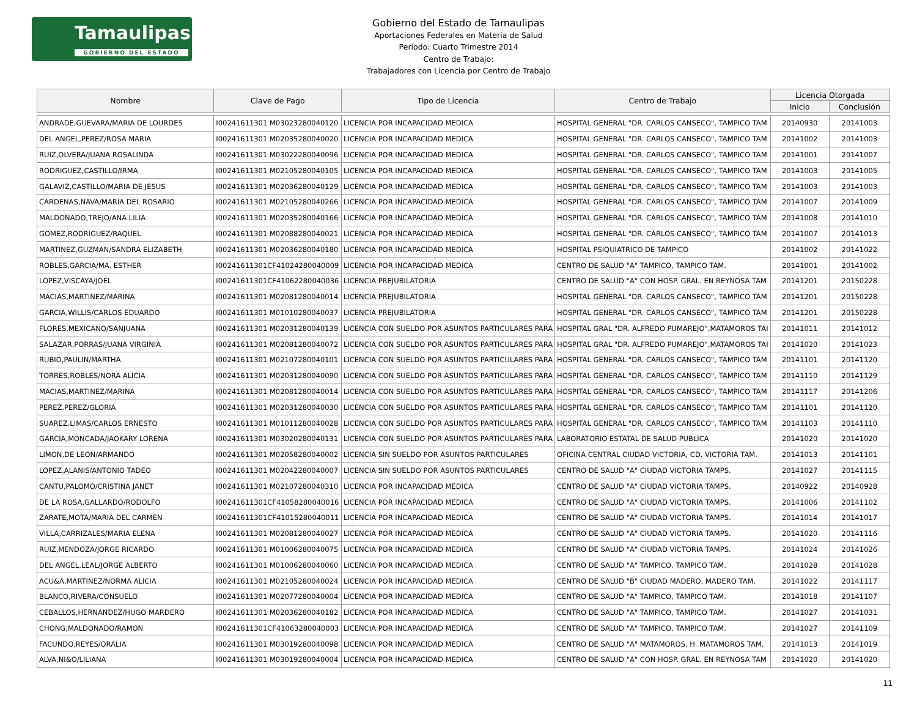Tamaulipas
GOBIERNO DEL ESTADO
Gobierno del Estado de Tamaulipas
Aportaciones Federales en Materia de Salud
Periodo: Cuarto Trimestre 2014
Centro de Trabajo:
Trabajadores con Licencia por Centro de Trabajo
| Nombre | Clave de Pago | Tipo de Licencia | Centro de Trabajo | Licencia Otorgada | |
| --- | --- | --- | --- | --- | --- |
| | | | | Inicio | Conclusión |
| ANDRADE,GUEVARA/MARIA DE LOURDES | I00241611301 M03023280040120 | LICENCIA POR INCAPACIDAD MEDICA | HOSPITAL GENERAL "DR. CARLOS CANSECO", TAMPICO TAM | 20140930 | 20141003 |
| DEL ANGEL,PEREZ/ROSA MARIA | I00241611301 M02035280040020 | LICENCIA POR INCAPACIDAD MEDICA | HOSPITAL GENERAL "DR. CARLOS CANSECO", TAMPICO TAM | 20141002 | 20141003 |
| RUIZ,OLVERA/JUANA ROSALINDA | I00241611301 M03022280040096 | LICENCIA POR INCAPACIDAD MEDICA | HOSPITAL GENERAL "DR. CARLOS CANSECO", TAMPICO TAM | 20141001 | 20141007 |
| RODRIGUEZ,CASTILLO/IRMA | I00241611301 M02105280040105 | LICENCIA POR INCAPACIDAD MEDICA | HOSPITAL GENERAL "DR. CARLOS CANSECO", TAMPICO TAM | 20141003 | 20141005 |
| GALAVIZ,CASTILLO/MARIA DE JESUS | I00241611301 M02036280040129 | LICENCIA POR INCAPACIDAD MEDICA | HOSPITAL GENERAL "DR. CARLOS CANSECO", TAMPICO TAM | 20141003 | 20141003 |
| CARDENAS,NAVA/MARIA DEL ROSARIO | I00241611301 M02105280040266 | LICENCIA POR INCAPACIDAD MEDICA | HOSPITAL GENERAL "DR. CARLOS CANSECO", TAMPICO TAM | 20141007 | 20141009 |
| MALDONADO,TREJO/ANA LILIA | I00241611301 M02035280040166 | LICENCIA POR INCAPACIDAD MEDICA | HOSPITAL GENERAL "DR. CARLOS CANSECO", TAMPICO TAM | 20141008 | 20141010 |
| GOMEZ,RODRIGUEZ/RAQUEL | I00241611301 M02088280040021 | LICENCIA POR INCAPACIDAD MEDICA | HOSPITAL GENERAL "DR. CARLOS CANSECO", TAMPICO TAM | 20141007 | 20141013 |
| MARTINEZ,GUZMAN/SANDRA ELIZABETH | I00241611301 M02036280040180 | LICENCIA POR INCAPACIDAD MEDICA | HOSPITAL PSIQUIATRICO DE TAMPICO | 20141002 | 20141022 |
| ROBLES,GARCIA/MA. ESTHER | I00241611301CF41024280040009 | LICENCIA POR INCAPACIDAD MEDICA | CENTRO DE SALUD "A" TAMPICO, TAMPICO TAM. | 20141001 | 20141002 |
| LOPEZ,VISCAYA/JOEL | I00241611301CF41062280040036 | LICENCIA PREJUBILATORIA | CENTRO DE SALUD "A" CON HOSP. GRAL. EN REYNOSA TAM | 20141201 | 20150228 |
| MACIAS,MARTINEZ/MARINA | I00241611301 M02081280040014 | LICENCIA PREJUBILATORIA | HOSPITAL GENERAL "DR. CARLOS CANSECO", TAMPICO TAM | 20141201 | 20150228 |
| GARCIA,WILLIS/CARLOS EDUARDO | I00241611301 M01010280040037 | LICENCIA PREJUBILATORIA | HOSPITAL GENERAL "DR. CARLOS CANSECO", TAMPICO TAM | 20141201 | 20150228 |
| FLORES,MEXICANO/SANJUANA | I00241611301 M02031280040139 | LICENCIA CON SUELDO POR ASUNTOS PARTICULARES PARA | HOSPITAL GRAL "DR. ALFREDO PUMAREJO",MATAMOROS TAI | 20141011 | 20141012 |
| SALAZAR,PORRAS/JUANA VIRGINIA | I00241611301 M02081280040072 | LICENCIA CON SUELDO POR ASUNTOS PARTICULARES PARA | HOSPITAL GRAL "DR. ALFREDO PUMAREJO",MATAMOROS TAI | 20141020 | 20141023 |
| RUBIO,PAULIN/MARTHA | I00241611301 M02107280040101 | LICENCIA CON SUELDO POR ASUNTOS PARTICULARES PARA | HOSPITAL GENERAL "DR. CARLOS CANSECO", TAMPICO TAM | 20141101 | 20141120 |
| TORRES,ROBLES/NORA ALICIA | I00241611301 M02031280040090 | LICENCIA CON SUELDO POR ASUNTOS PARTICULARES PARA | HOSPITAL GENERAL "DR. CARLOS CANSECO", TAMPICO TAM | 20141110 | 20141129 |
| MACIAS,MARTINEZ/MARINA | I00241611301 M02081280040014 | LICENCIA CON SUELDO POR ASUNTOS PARTICULARES PARA | HOSPITAL GENERAL "DR. CARLOS CANSECO", TAMPICO TAM | 20141117 | 20141206 |
| PEREZ,PEREZ/GLORIA | I00241611301 M02031280040030 | LICENCIA CON SUELDO POR ASUNTOS PARTICULARES PARA | HOSPITAL GENERAL "DR. CARLOS CANSECO", TAMPICO TAM | 20141101 | 20141120 |
| SUAREZ,LIMAS/CARLOS ERNESTO | I00241611301 M01011280040028 | LICENCIA CON SUELDO POR ASUNTOS PARTICULARES PARA | HOSPITAL GENERAL "DR. CARLOS CANSECO", TAMPICO TAM | 20141103 | 20141110 |
| GARCIA,MONCADA/JAOKARY LORENA | I00241611301 M03020280040131 | LICENCIA CON SUELDO POR ASUNTOS PARTICULARES PARA | LABORATORIO ESTATAL DE SALUD PUBLICA | 20141020 | 20141020 |
| LIMON,DE LEON/ARMANDO | I00241611301 M02058280040002 | LICENCIA SIN SUELDO POR ASUNTOS PARTICULARES | OFICINA CENTRAL CIUDAD VICTORIA, CD. VICTORIA TAM. | 20141013 | 20141101 |
| LOPEZ,ALANIS/ANTONIO TADEO | I00241611301 M02042280040007 | LICENCIA SIN SUELDO POR ASUNTOS PARTICULARES | CENTRO DE SALUD "A" CIUDAD VICTORIA TAMPS. | 20141027 | 20141115 |
| CANTU,PALOMO/CRISTINA JANET | I00241611301 M02107280040310 | LICENCIA POR INCAPACIDAD MEDICA | CENTRO DE SALUD "A" CIUDAD VICTORIA TAMPS. | 20140922 | 20140928 |
| DE LA ROSA,GALLARDO/RODOLFO | I00241611301CF41058280040016 | LICENCIA POR INCAPACIDAD MEDICA | CENTRO DE SALUD "A" CIUDAD VICTORIA TAMPS. | 20141006 | 20141102 |
| ZARATE,MOTA/MARIA DEL CARMEN | I00241611301CF41015280040011 | LICENCIA POR INCAPACIDAD MEDICA | CENTRO DE SALUD "A" CIUDAD VICTORIA TAMPS. | 20141014 | 20141017 |
| VILLA,CARRIZALES/MARIA ELENA | I00241611301 M02081280040027 | LICENCIA POR INCAPACIDAD MEDICA | CENTRO DE SALUD "A" CIUDAD VICTORIA TAMPS. | 20141020 | 20141116 |
| RUIZ,MENDOZA/JORGE RICARDO | I00241611301 M01006280040075 | LICENCIA POR INCAPACIDAD MEDICA | CENTRO DE SALUD "A" CIUDAD VICTORIA TAMPS. | 20141024 | 20141026 |
| DEL ANGEL,LEAL/JORGE ALBERTO | I00241611301 M01006280040060 | LICENCIA POR INCAPACIDAD MEDICA | CENTRO DE SALUD "A" TAMPICO, TAMPICO TAM. | 20141028 | 20141028 |
| ACU&A,MARTINEZ/NORMA ALICIA | I00241611301 M02105280040024 | LICENCIA POR INCAPACIDAD MEDICA | CENTRO DE SALUD "B" CIUDAD MADERO, MADERO TAM. | 20141022 | 20141117 |
| BLANCO,RIVERA/CONSUELO | I00241611301 M02077280040004 | LICENCIA POR INCAPACIDAD MEDICA | CENTRO DE SALUD "A" TAMPICO, TAMPICO TAM. | 20141018 | 20141107 |
| CEBALLOS,HERNANDEZ/HUGO MARDERO | I00241611301 M02036280040182 | LICENCIA POR INCAPACIDAD MEDICA | CENTRO DE SALUD "A" TAMPICO, TAMPICO TAM. | 20141027 | 20141031 |
| CHONG,MALDONADO/RAMON | I00241611301CF41063280040003 | LICENCIA POR INCAPACIDAD MEDICA | CENTRO DE SALUD "A" TAMPICO, TAMPICO TAM. | 20141027 | 20141109 |
| FACUNDO,REYES/ORALIA | I00241611301 M03019280040098 | LICENCIA POR INCAPACIDAD MEDICA | CENTRO DE SALUD "A" MATAMOROS, H. MATAMOROS TAM. | 20141013 | 20141019 |
| ALVA,NI&O/LILIANA | I00241611301 M03019280040004 | LICENCIA POR INCAPACIDAD MEDICA | CENTRO DE SALUD "A" CON HOSP. GRAL. EN REYNOSA TAM | 20141020 | 20141020 |
11